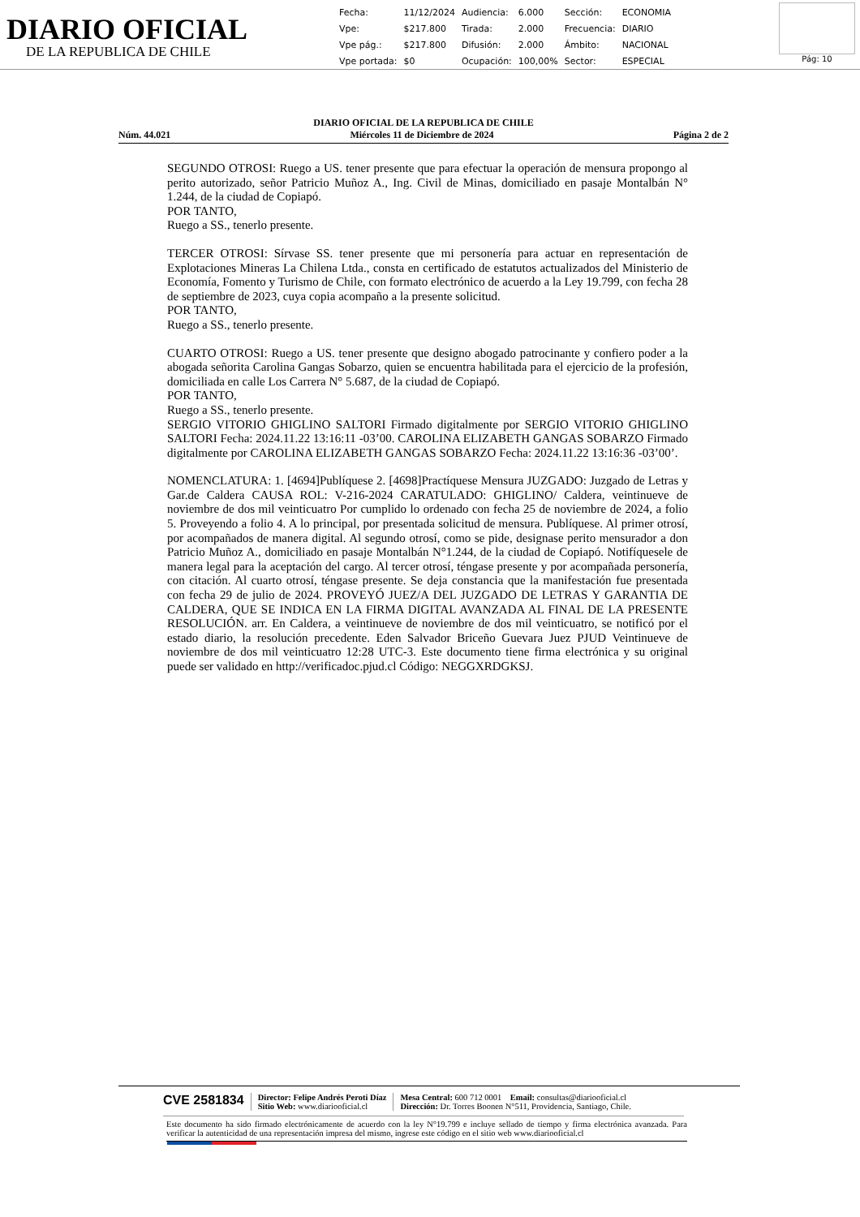DIARIO OFICIAL
DE LA REPUBLICA DE CHILE
| Fecha: | 11/12/2024 | Audiencia: | 6.000 | Sección: | ECONOMIA |
| Vpe: | $217.800 | Tirada: | 2.000 | Frecuencia: | DIARIO |
| Vpe pág.: | $217.800 | Difusión: | 2.000 | Ámbito: | NACIONAL |
| Vpe portada: | $0 | Ocupación: | 100,00% | Sector: | ESPECIAL |
Pág: 10
DIARIO OFICIAL DE LA REPUBLICA DE CHILE
Núm. 44.021 Miércoles 11 de Diciembre de 2024 Página 2 de 2
SEGUNDO OTROSI: Ruego a US. tener presente que para efectuar la operación de mensura propongo al perito autorizado, señor Patricio Muñoz A., Ing. Civil de Minas, domiciliado en pasaje Montalbán N° 1.244, de la ciudad de Copiapó.
POR TANTO,
Ruego a SS., tenerlo presente.
TERCER OTROSI: Sírvase SS. tener presente que mi personería para actuar en representación de Explotaciones Mineras La Chilena Ltda., consta en certificado de estatutos actualizados del Ministerio de Economía, Fomento y Turismo de Chile, con formato electrónico de acuerdo a la Ley 19.799, con fecha 28 de septiembre de 2023, cuya copia acompaño a la presente solicitud.
POR TANTO,
Ruego a SS., tenerlo presente.
CUARTO OTROSI: Ruego a US. tener presente que designo abogado patrocinante y confiero poder a la abogada señorita Carolina Gangas Sobarzo, quien se encuentra habilitada para el ejercicio de la profesión, domiciliada en calle Los Carrera N° 5.687, de la ciudad de Copiapó.
POR TANTO,
Ruego a SS., tenerlo presente.
SERGIO VITORIO GHIGLINO SALTORI Firmado digitalmente por SERGIO VITORIO GHIGLINO SALTORI Fecha: 2024.11.22 13:16:11 -03’00. CAROLINA ELIZABETH GANGAS SOBARZO Firmado digitalmente por CAROLINA ELIZABETH GANGAS SOBARZO Fecha: 2024.11.22 13:16:36 -03’00’.
NOMENCLATURA: 1. [4694]Publíquese 2. [4698]Practíquese Mensura JUZGADO: Juzgado de Letras y Gar.de Caldera CAUSA ROL: V-216-2024 CARATULADO: GHIGLINO/ Caldera, veintinueve de noviembre de dos mil veinticuatro Por cumplido lo ordenado con fecha 25 de noviembre de 2024, a folio 5. Proveyendo a folio 4. A lo principal, por presentada solicitud de mensura. Publíquese. Al primer otrosí, por acompañados de manera digital. Al segundo otrosí, como se pide, designase perito mensurador a don Patricio Muñoz A., domiciliado en pasaje Montalbán N°1.244, de la ciudad de Copiapó. Notifíquesele de manera legal para la aceptación del cargo. Al tercer otrosí, téngase presente y por acompañada personería, con citación. Al cuarto otrosí, téngase presente. Se deja constancia que la manifestación fue presentada con fecha 29 de julio de 2024. PROVEYÓ JUEZ/A DEL JUZGADO DE LETRAS Y GARANTIA DE CALDERA, QUE SE INDICA EN LA FIRMA DIGITAL AVANZADA AL FINAL DE LA PRESENTE RESOLUCIÓN. arr. En Caldera, a veintinueve de noviembre de dos mil veinticuatro, se notificó por el estado diario, la resolución precedente. Eden Salvador Briceño Guevara Juez PJUD Veintinueve de noviembre de dos mil veinticuatro 12:28 UTC-3. Este documento tiene firma electrónica y su original puede ser validado en http://verificadoc.pjud.cl Código: NEGGXRDGKSJ.
CVE 2581834
Director: Felipe Andrés Peroti Díaz
Sitio Web: www.diariooficial.cl
Mesa Central: 600 712 0001 Email: consultas@diariooficial.cl
Dirección: Dr. Torres Boonen N°511, Providencia, Santiago, Chile.
Este documento ha sido firmado electrónicamente de acuerdo con la ley N°19.799 e incluye sellado de tiempo y firma electrónica avanzada. Para verificar la autenticidad de una representación impresa del mismo, ingrese este código en el sitio web www.diariooficial.cl